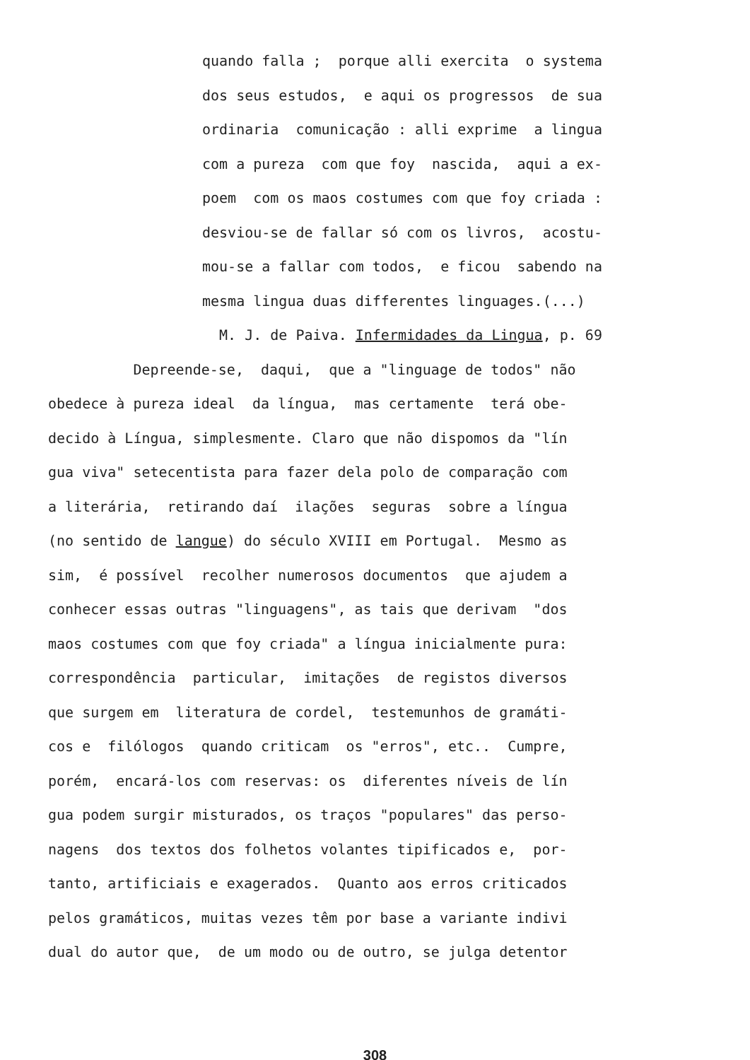quando falla ; porque alli exercita o systema
dos seus estudos, e aqui os progressos de sua
ordinaria comunicação : alli exprime a lingua
com a pureza com que foy nascida, aqui a ex-
poem com os maos costumes com que foy criada :
desviou-se de fallar só com os livros, acostu-
mou-se a fallar com todos, e ficou sabendo na
mesma lingua duas differentes linguages.(...)
M. J. de Paiva. Infermidades da Lingua, p. 69
Depreende-se, daqui, que a "linguage de todos" não
obedece à pureza ideal da língua, mas certamente terá obe-
decido à Língua, simplesmente. Claro que não dispomos da "lín
gua viva" setecentista para fazer dela polo de comparação com
a literária, retirando daí ilações seguras sobre a língua
(no sentido de langue) do século XVIII em Portugal. Mesmo as
sim, é possível recolher numerosos documentos que ajudem a
conhecer essas outras "linguagens", as tais que derivam "dos
maos costumes com que foy criada" a língua inicialmente pura:
correspondência particular, imitações de registos diversos
que surgem em literatura de cordel, testemunhos de gramáti-
cos e filólogos quando criticam os "erros", etc.. Cumpre,
porém, encará-los com reservas: os diferentes níveis de lín
gua podem surgir misturados, os traços "populares" das perso-
nagens dos textos dos folhetos volantes tipificados e, por-
tanto, artificiais e exagerados. Quanto aos erros criticados
pelos gramáticos, muitas vezes têm por base a variante indivi
dual do autor que, de um modo ou de outro, se julga detentor
308